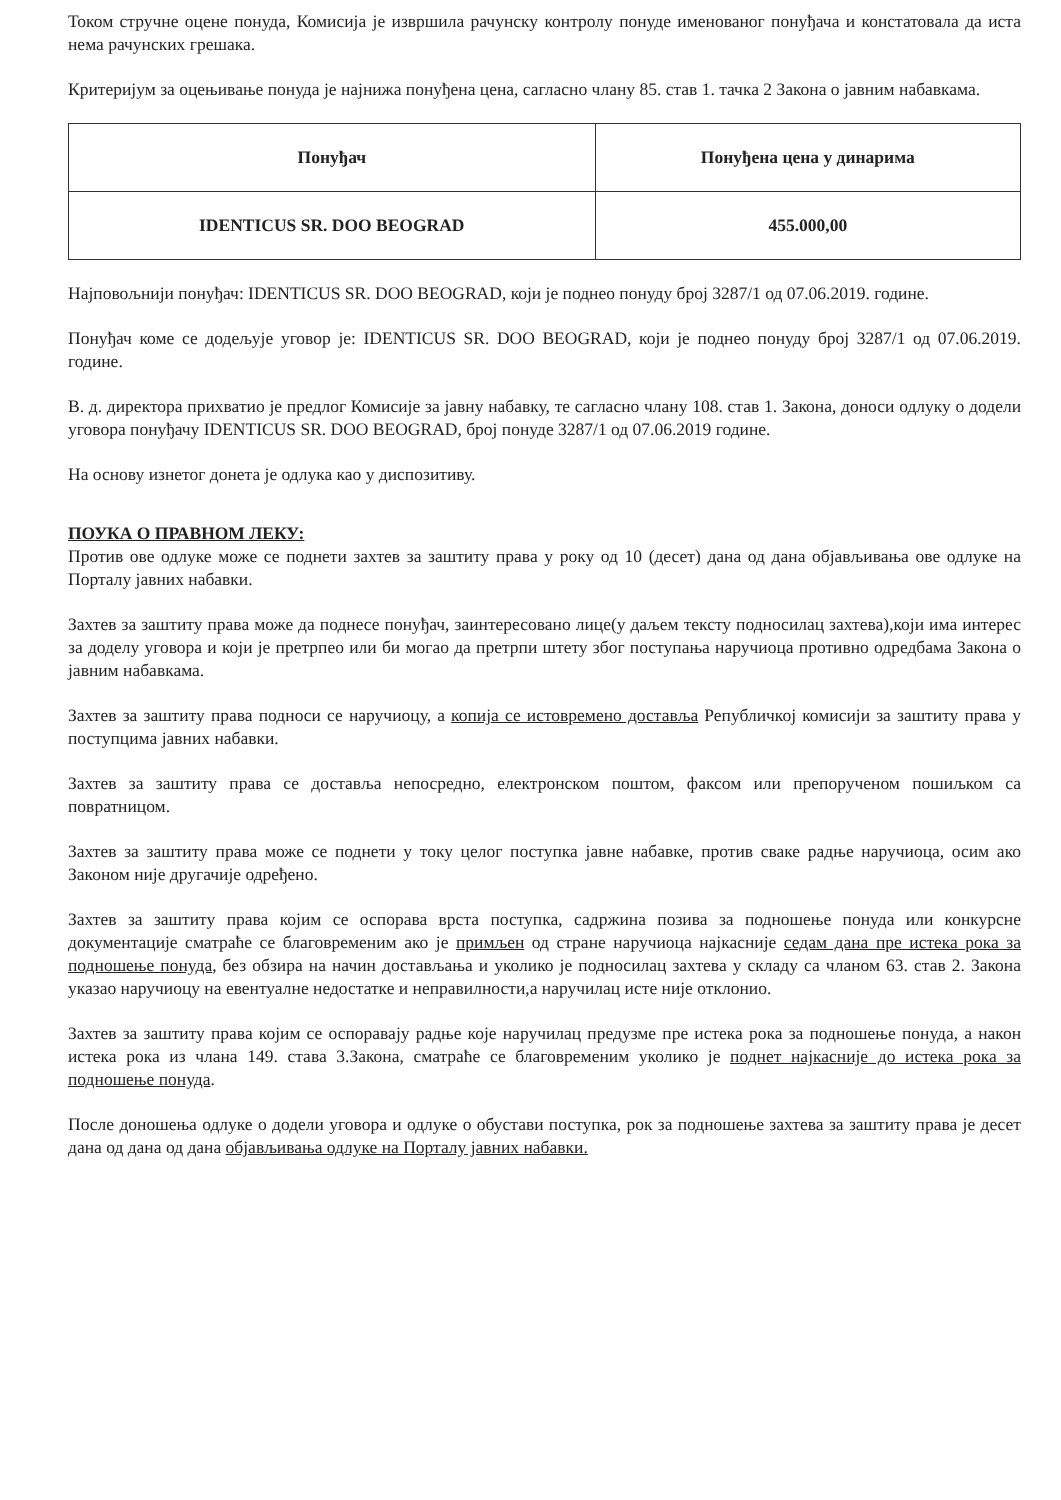Током стручне оцене понуда, Комисија је извршила рачунску контролу понуде именованог понуђача и констатовала да иста нема рачунских грешака.
Критеријум за оцењивање понуда је најнижа понуђена цена, сагласно члану 85. став 1. тачка 2 Закона о јавним набавкама.
| Понуђач | Понуђена цена у динарима |
| --- | --- |
| IDENTICUS SR. DOO BEOGRAD | 455.000,00 |
Најповољнији понуђач: IDENTICUS SR. DOO BEOGRAD, који је поднео понуду број 3287/1 од 07.06.2019. године.
Понуђач коме се додељује уговор је: IDENTICUS SR. DOO BEOGRAD, који је поднео понуду број 3287/1 од 07.06.2019. године.
В. д. директора прихватио је предлог Комисије за јавну набавку, те сагласно члану 108. став 1. Закона, доноси одлуку о додели уговора понуђачу IDENTICUS SR. DOO BEOGRAD, број понуде 3287/1 од 07.06.2019 године.
На основу изнетог донета је одлука као у диспозитиву.
ПОУКА О ПРАВНОМ ЛЕКУ:
Против ове одлуке може се поднети захтев за заштиту права у року од 10 (десет) дана од дана објављивања ове одлуке на Порталу јавних набавки.
Захтев за заштиту права може да поднесе понуђач, заинтересовано лице(у даљем тексту подносилац захтева),који има интерес за доделу уговора и који је претрпео или би могао да претрпи штету због поступања наручиоца противно одредбама Закона о јавним набавкама.
Захтев за заштиту права подноси се наручиоцу, а копија се истовремено доставља Републичкој комисији за заштиту права у поступцима јавних набавки.
Захтев за заштиту права се доставља непосредно, електронском поштом, факсом или препорученом пошиљком са повратницом.
Захтев за заштиту права може се поднети у току целог поступка јавне набавке, против сваке радње наручиоца, осим ако Законом није другачије одређено.
Захтев за заштиту права којим се оспорава врста поступка, садржина позива за подношење понуда или конкурсне документације сматраће се благовременим ако је примљен од стране наручиоца најкасније седам дана пре истека рока за подношење понуда, без обзира на начин достављања и уколико је подносилац захтева у складу са чланом 63. став 2. Закона указао наручиоцу на евентуалне недостатке и неправилности,а наручилац исте није отклонио.
Захтев за заштиту права којим се оспоравају радње које наручилац предузме пре истека рока за подношење понуда, а након истека рока из члана 149. става 3.Закона, сматраће се благовременим уколико је поднет најкасније до истека рока за подношење понуда.
После доношења одлуке о додели уговора и одлуке о обустави поступка, рок за подношење захтева за заштиту права је десет дана од дана од дана објављивања одлуке на Порталу јавних набавки.